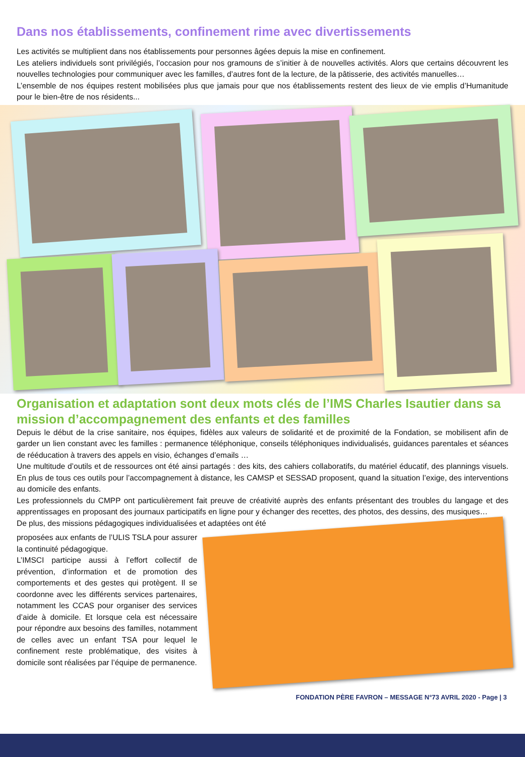Dans nos établissements, confinement rime avec divertissements
Les activités se multiplient dans nos établissements pour personnes âgées depuis la mise en confinement.
Les ateliers individuels sont privilégiés, l’occasion pour nos gramouns de s’initier à de nouvelles activités. Alors que certains découvrent les nouvelles technologies pour communiquer avec les familles, d’autres font de la lecture, de la pâtisserie, des activités manuelles…
L’ensemble de nos équipes restent mobilisées plus que jamais pour que nos établissements restent des lieux de vie emplis d’Humanitude pour le bien-être de nos résidents...
Organisation et adaptation sont deux mots clés de l’IMS Charles Isautier dans sa mission d’accompagnement des enfants et des familles
Depuis le début de la crise sanitaire, nos équipes, fidèles aux valeurs de solidarité et de proximité de la Fondation, se mobilisent afin de garder un lien constant avec les familles : permanence téléphonique, conseils téléphoniques individualisés, guidances parentales et séances de rééducation à travers des appels en visio, échanges d’emails …
Une multitude d’outils et de ressources ont été ainsi partagés : des kits, des cahiers collaboratifs, du matériel éducatif, des plannings visuels. En plus de tous ces outils pour l’accompagnement à distance, les CAMSP et SESSAD proposent, quand la situation l’exige, des interventions au domicile des enfants.
Les professionnels du CMPP ont particulièrement fait preuve de créativité auprès des enfants présentant des troubles du langage et des apprentissages en proposant des journaux participatifs en ligne pour y échanger des recettes, des photos, des dessins, des musiques…
De plus, des missions pédagogiques individualisées et adaptées ont été
proposées aux enfants de l’ULIS TSLA pour assurer la continuité pédagogique.
L’IMSCI participe aussi à l’effort collectif de prévention, d’information et de promotion des comportements et des gestes qui protègent. Il se coordonne avec les différents services partenaires, notamment les CCAS pour organiser des services d’aide à domicile. Et lorsque cela est nécessaire pour répondre aux besoins des familles, notamment de celles avec un enfant TSA pour lequel le confinement reste problématique, des visites à domicile sont réalisées par l’équipe de permanence.
FONDATION PÈRE FAVRON – MESSAGE N°73 AVRIL 2020 - Page | 3